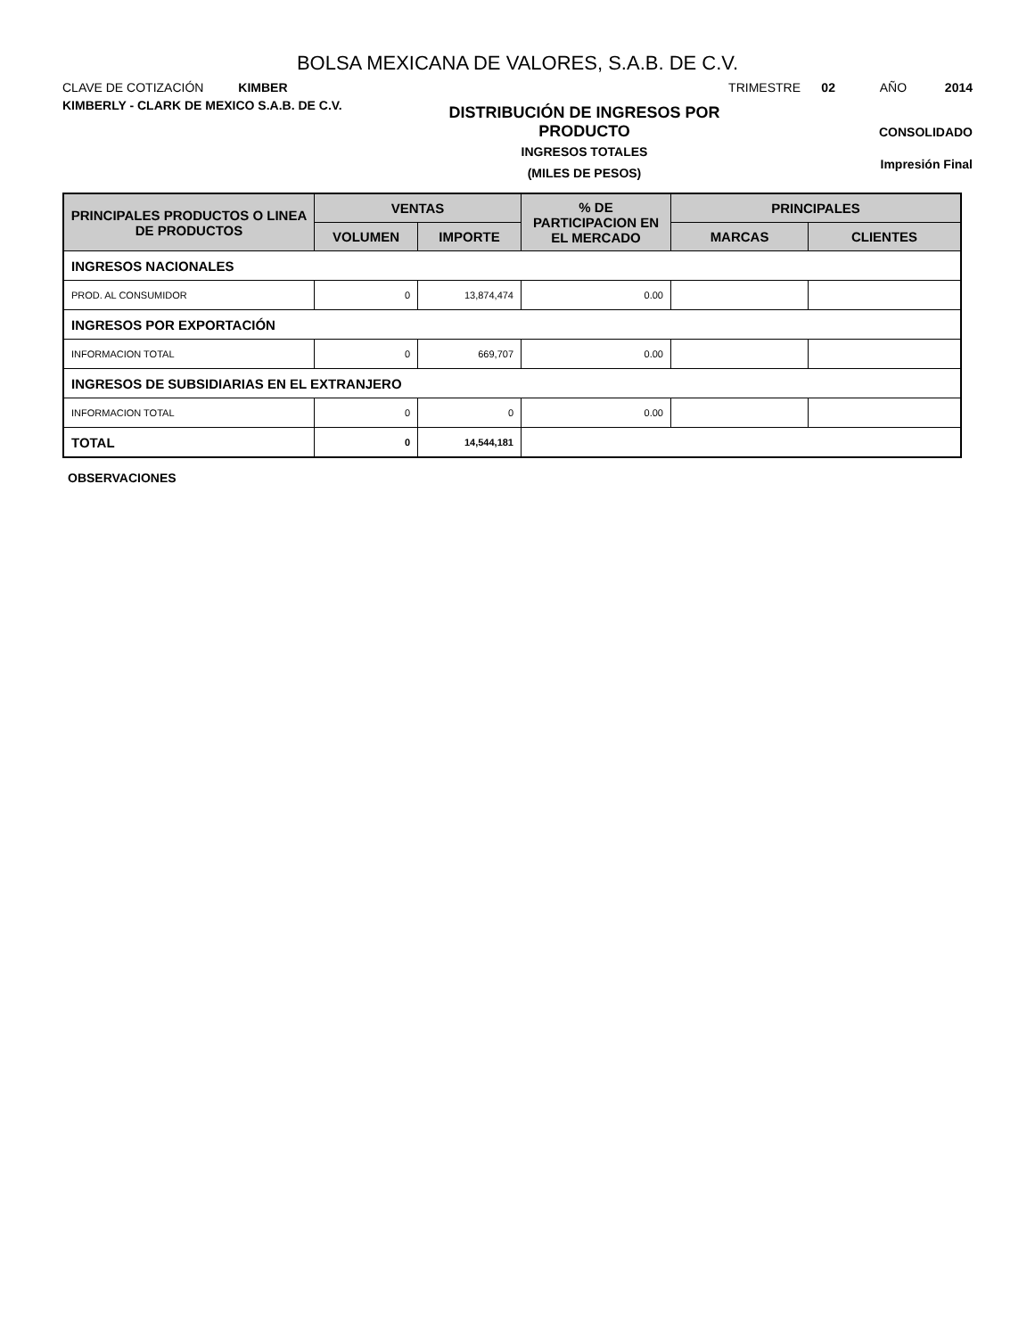BOLSA MEXICANA DE VALORES, S.A.B. DE C.V.
CLAVE DE COTIZACIÓN KIMBER
TRIMESTRE 02 AÑO 2014
KIMBERLY - CLARK DE MEXICO S.A.B. DE C.V.
DISTRIBUCIÓN DE INGRESOS POR
PRODUCTO
INGRESOS TOTALES
(MILES DE PESOS)
CONSOLIDADO
Impresión Final
| PRINCIPALES PRODUCTOS O LINEA DE PRODUCTOS | VENTAS | | % DE PARTICIPACION EN EL MERCADO | PRINCIPALES | |
| --- | --- | --- | --- | --- | --- |
| | VOLUMEN | IMPORTE | | MARCAS | CLIENTES |
| INGRESOS NACIONALES | | | | | |
| PROD. AL CONSUMIDOR | 0 | 13,874,474 | 0.00 | | |
| INGRESOS POR EXPORTACIÓN | | | | | |
| INFORMACION TOTAL | 0 | 669,707 | 0.00 | | |
| INGRESOS DE SUBSIDIARIAS EN EL EXTRANJERO | | | | | |
| INFORMACION TOTAL | 0 | 0 | 0.00 | | |
| TOTAL | 0 | 14,544,181 | | | |
OBSERVACIONES